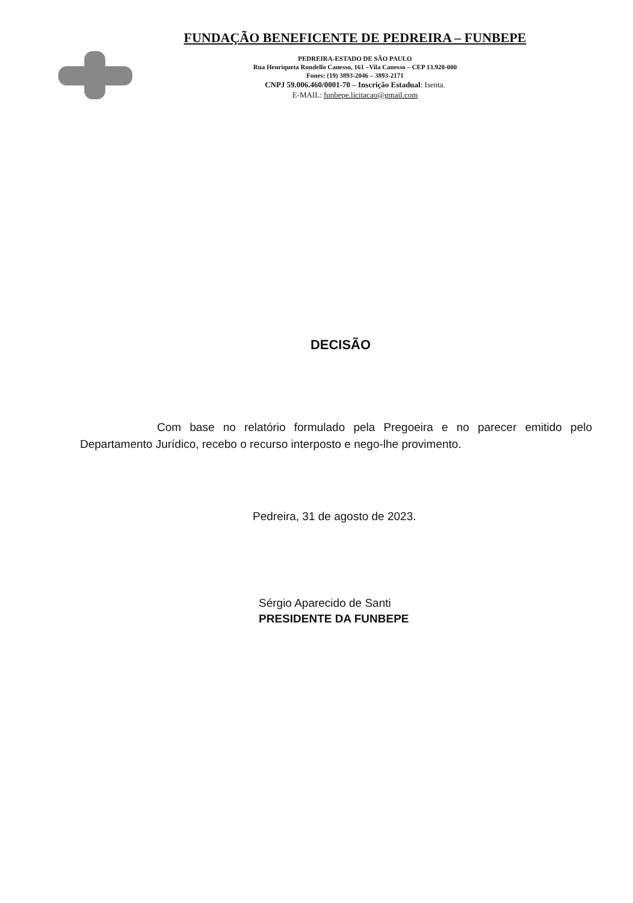FUNDAÇÃO BENEFICENTE DE PEDREIRA – FUNBEPE
PEDREIRA-ESTADO DE SÃO PAULO
Rua Henriqueta Rondello Canesso, 161 –Vila Canesso – CEP 13.920-000
Fones: (19) 3893-2046 – 3893-2171
CNPJ 59.006.460/0001-70 – Inscrição Estadual: Isenta.
E-MAIL: funbepe.licitacao@gmail.com
DECISÃO
Com base no relatório formulado pela Pregoeira e no parecer emitido pelo Departamento Jurídico, recebo o recurso interposto e nego-lhe provimento.
Pedreira, 31 de agosto de 2023.
Sérgio Aparecido de Santi
PRESIDENTE DA FUNBEPE